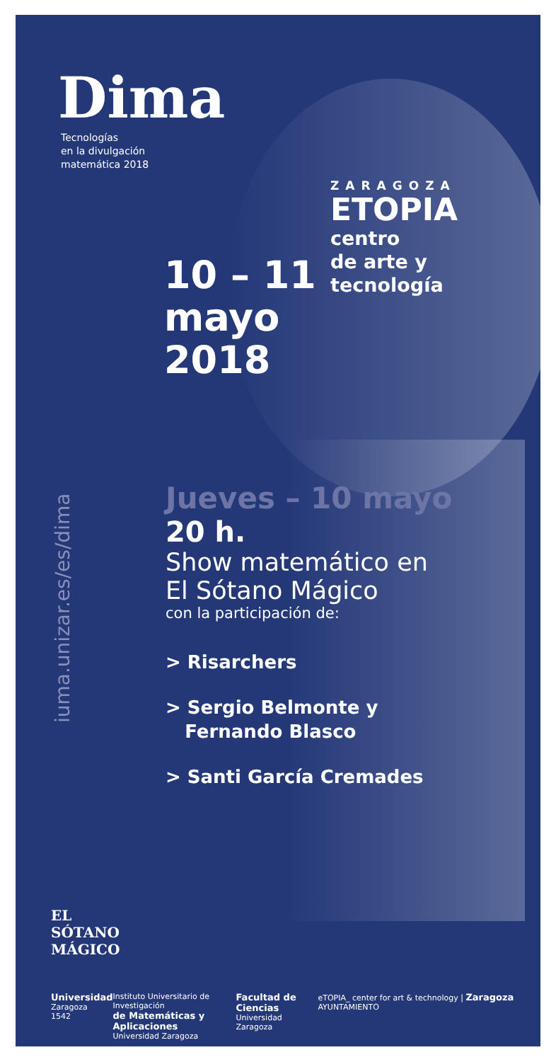iuma.unizar.es/es/dima
Dima
Tecnologías
en la divulgación
matemática 2018
ZARAGOZA
ETOPIA
centro
de arte y
tecnología
10 – 11
mayo
2018
Jueves – 10 mayo
20 h.
Show matemático en
El Sótano Mágico
con la participación de:
> Risarchers
> Sergio Belmonte y
Fernando Blasco
> Santi García Cremades
EL
SÓTANO
MÁGICO
Universidad
Zaragoza
1542
Instituto Universitario de Investigación
de Matemáticas y Aplicaciones
Universidad Zaragoza
Facultad de Ciencias
Universidad Zaragoza
eTOPIA_ center for art & technology | Zaragoza AYUNTAMIENTO